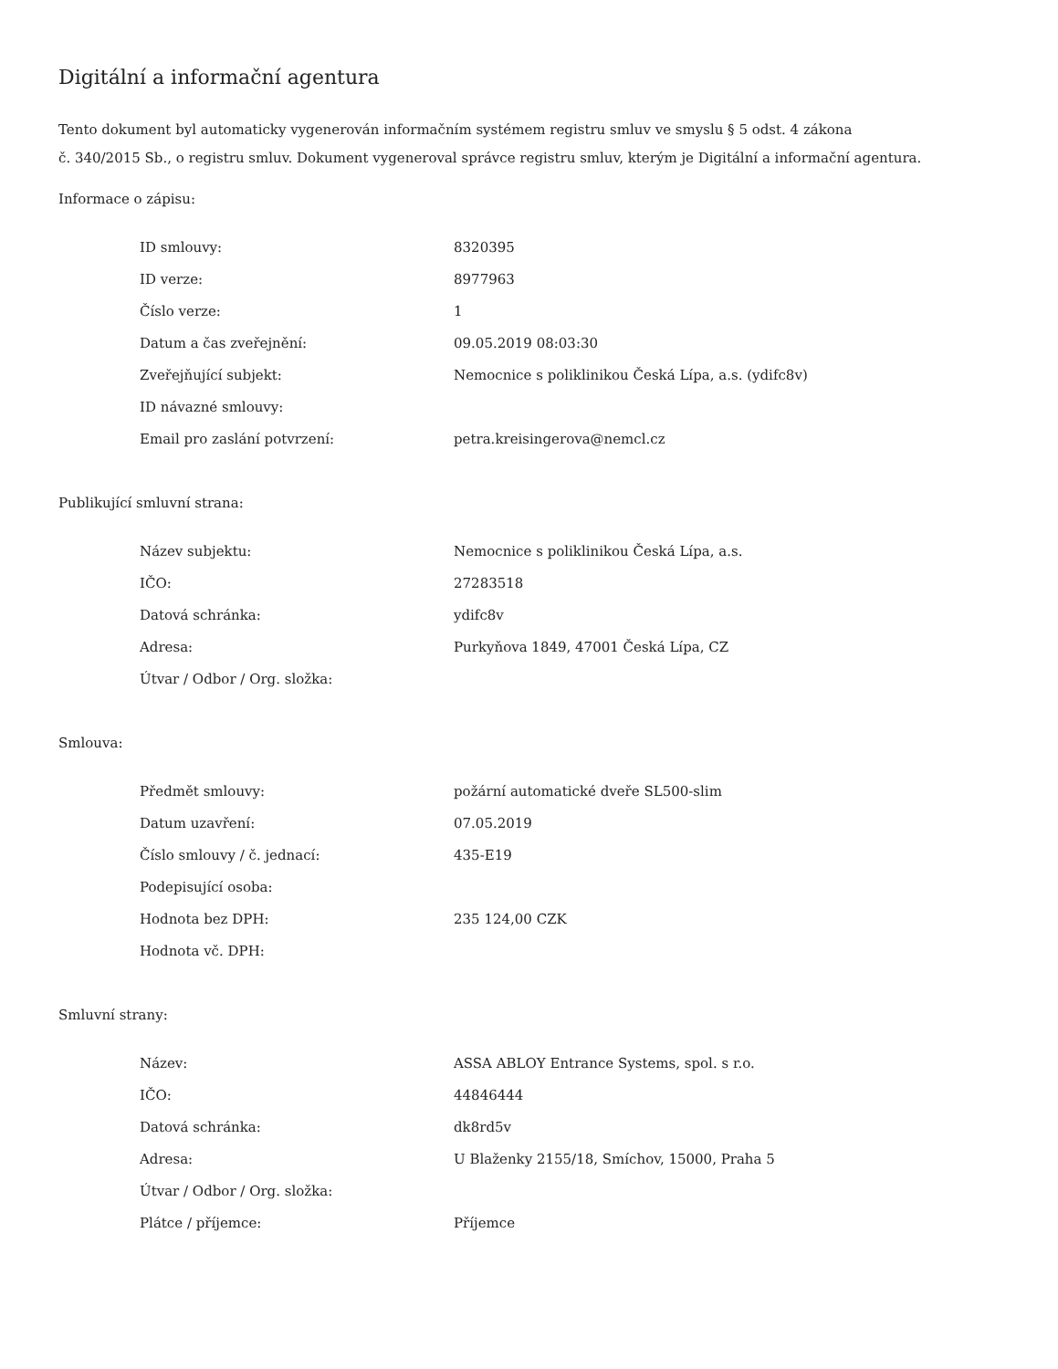Digitální a informační agentura
Tento dokument byl automaticky vygenerován informačním systémem registru smluv ve smyslu § 5 odst. 4 zákona
č. 340/2015 Sb., o registru smluv. Dokument vygeneroval správce registru smluv, kterým je Digitální a informační agentura.
Informace o zápisu:
| ID smlouvy: | 8320395 |
| ID verze: | 8977963 |
| Číslo verze: | 1 |
| Datum a čas zveřejnění: | 09.05.2019 08:03:30 |
| Zveřejňující subjekt: | Nemocnice s poliklinikou Česká Lípa, a.s. (ydifc8v) |
| ID návazné smlouvy: | |
| Email pro zaslání potvrzení: | petra.kreisingerova@nemcl.cz |
Publikující smluvní strana:
| Název subjektu: | Nemocnice s poliklinikou Česká Lípa, a.s. |
| IČO: | 27283518 |
| Datová schránka: | ydifc8v |
| Adresa: | Purkyňova 1849, 47001 Česká Lípa, CZ |
| Útvar / Odbor / Org. složka: | |
Smlouva:
| Předmět smlouvy: | požární automatické dveře SL500-slim |
| Datum uzavření: | 07.05.2019 |
| Číslo smlouvy / č. jednací: | 435-E19 |
| Podepisující osoba: | |
| Hodnota bez DPH: | 235 124,00 CZK |
| Hodnota vč. DPH: | |
Smluvní strany:
| Název: | ASSA ABLOY Entrance Systems, spol. s r.o. |
| IČO: | 44846444 |
| Datová schránka: | dk8rd5v |
| Adresa: | U Blaženky 2155/18, Smíchov, 15000, Praha 5 |
| Útvar / Odbor / Org. složka: | |
| Plátce / příjemce: | Příjemce |